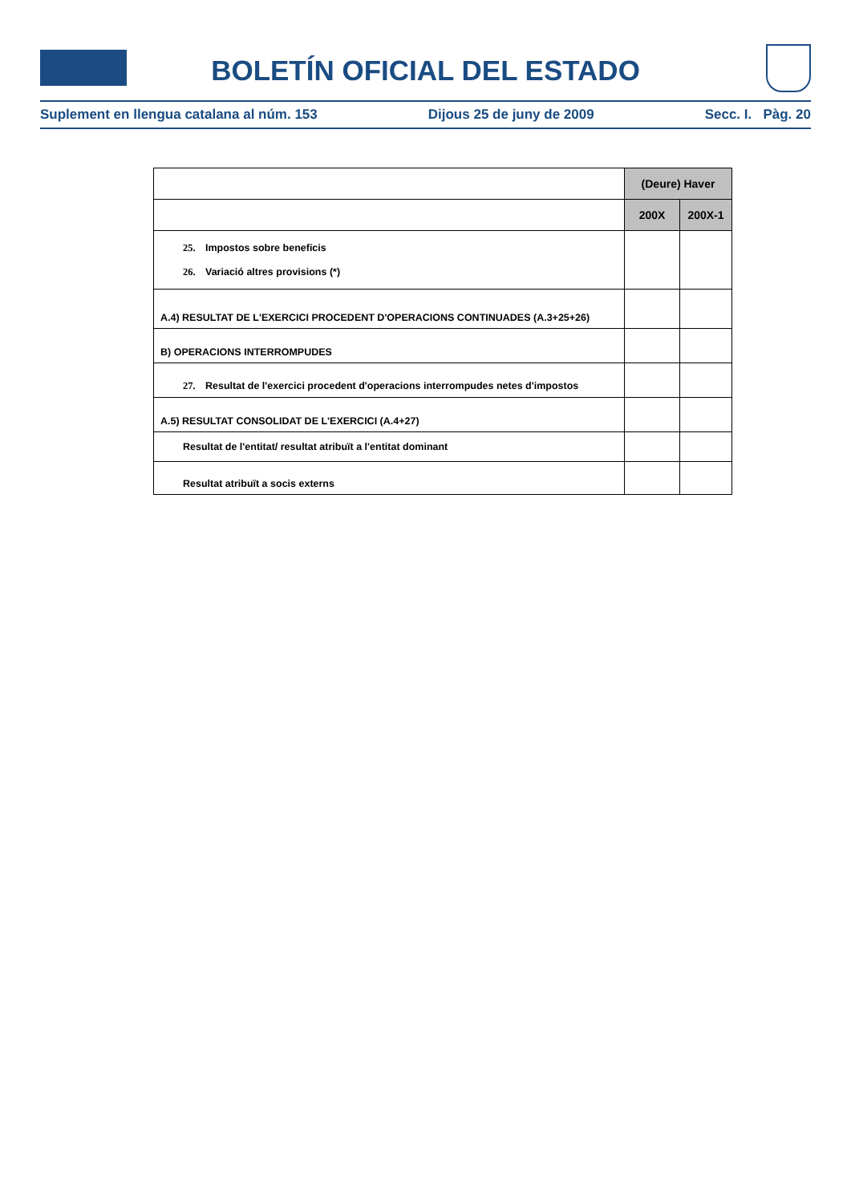BOLETÍN OFICIAL DEL ESTADO
Suplement en llengua catalana al núm. 153 Dijous 25 de juny de 2009 Secc. I. Pàg. 20
| | (Deure) Haver | |
| | 200X | 200X-1 |
| 25. Impostos sobre beneficis 26. Variació altres provisions (*) | | |
| A.4) RESULTAT DE L'EXERCICI PROCEDENT D'OPERACIONS CONTINUADES (A.3+25+26) | | |
| B) OPERACIONS INTERROMPUDES | | |
| 27. Resultat de l'exercici procedent d'operacions interrompudes netes d'impostos | | |
| A.5) RESULTAT CONSOLIDAT DE L'EXERCICI (A.4+27) | | |
| Resultat de l'entitat/ resultat atribuït a l'entitat dominant | | |
| Resultat atribuït a socis externs | | |